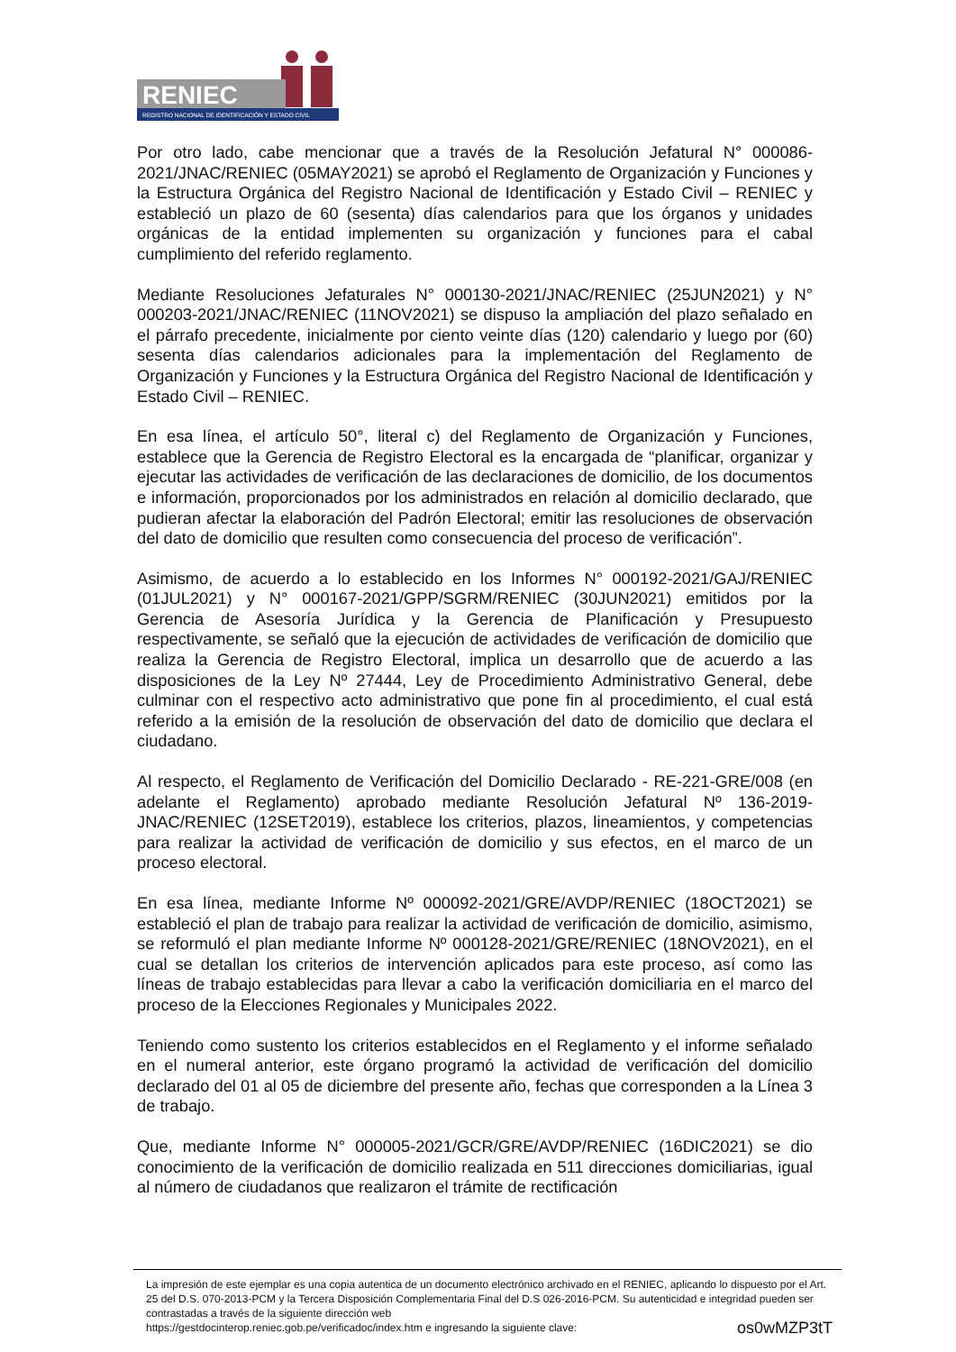RENIEC
REGISTRO NACIONAL DE IDENTIFICACIÓN Y ESTADO CIVIL
Por otro lado, cabe mencionar que a través de la Resolución Jefatural N° 000086-2021/JNAC/RENIEC (05MAY2021) se aprobó el Reglamento de Organización y Funciones y la Estructura Orgánica del Registro Nacional de Identificación y Estado Civil – RENIEC y estableció un plazo de 60 (sesenta) días calendarios para que los órganos y unidades orgánicas de la entidad implementen su organización y funciones para el cabal cumplimiento del referido reglamento.
Mediante Resoluciones Jefaturales N° 000130-2021/JNAC/RENIEC (25JUN2021) y N° 000203-2021/JNAC/RENIEC (11NOV2021) se dispuso la ampliación del plazo señalado en el párrafo precedente, inicialmente por ciento veinte días (120) calendario y luego por (60) sesenta días calendarios adicionales para la implementación del Reglamento de Organización y Funciones y la Estructura Orgánica del Registro Nacional de Identificación y Estado Civil – RENIEC.
En esa línea, el artículo 50°, literal c) del Reglamento de Organización y Funciones, establece que la Gerencia de Registro Electoral es la encargada de “planificar, organizar y ejecutar las actividades de verificación de las declaraciones de domicilio, de los documentos e información, proporcionados por los administrados en relación al domicilio declarado, que pudieran afectar la elaboración del Padrón Electoral; emitir las resoluciones de observación del dato de domicilio que resulten como consecuencia del proceso de verificación”.
Asimismo, de acuerdo a lo establecido en los Informes N° 000192-2021/GAJ/RENIEC (01JUL2021) y N° 000167-2021/GPP/SGRM/RENIEC (30JUN2021) emitidos por la Gerencia de Asesoría Jurídica y la Gerencia de Planificación y Presupuesto respectivamente, se señaló que la ejecución de actividades de verificación de domicilio que realiza la Gerencia de Registro Electoral, implica un desarrollo que de acuerdo a las disposiciones de la Ley Nº 27444, Ley de Procedimiento Administrativo General, debe culminar con el respectivo acto administrativo que pone fin al procedimiento, el cual está referido a la emisión de la resolución de observación del dato de domicilio que declara el ciudadano.
Al respecto, el Reglamento de Verificación del Domicilio Declarado - RE-221-GRE/008 (en adelante el Reglamento) aprobado mediante Resolución Jefatural Nº 136-2019-JNAC/RENIEC (12SET2019), establece los criterios, plazos, lineamientos, y competencias para realizar la actividad de verificación de domicilio y sus efectos, en el marco de un proceso electoral.
En esa línea, mediante Informe Nº 000092-2021/GRE/AVDP/RENIEC (18OCT2021) se estableció el plan de trabajo para realizar la actividad de verificación de domicilio, asimismo, se reformuló el plan mediante Informe Nº 000128-2021/GRE/RENIEC (18NOV2021), en el cual se detallan los criterios de intervención aplicados para este proceso, así como las líneas de trabajo establecidas para llevar a cabo la verificación domiciliaria en el marco del proceso de la Elecciones Regionales y Municipales 2022.
Teniendo como sustento los criterios establecidos en el Reglamento y el informe señalado en el numeral anterior, este órgano programó la actividad de verificación del domicilio declarado del 01 al 05 de diciembre del presente año, fechas que corresponden a la Línea 3 de trabajo.
Que, mediante Informe N° 000005-2021/GCR/GRE/AVDP/RENIEC (16DIC2021) se dio conocimiento de la verificación de domicilio realizada en 511 direcciones domiciliarias, igual al número de ciudadanos que realizaron el trámite de rectificación
La impresión de este ejemplar es una copia autentica de un documento electrónico archivado en el RENIEC, aplicando lo dispuesto por el Art. 25 del D.S. 070-2013-PCM y la Tercera Disposición Complementaria Final del D.S 026-2016-PCM. Su autenticidad e integridad pueden ser contrastadas a través de la siguiente dirección web
https://gestdocinterop.reniec.gob.pe/verificadoc/index.htm e ingresando la siguiente clave: os0wMZP3tT